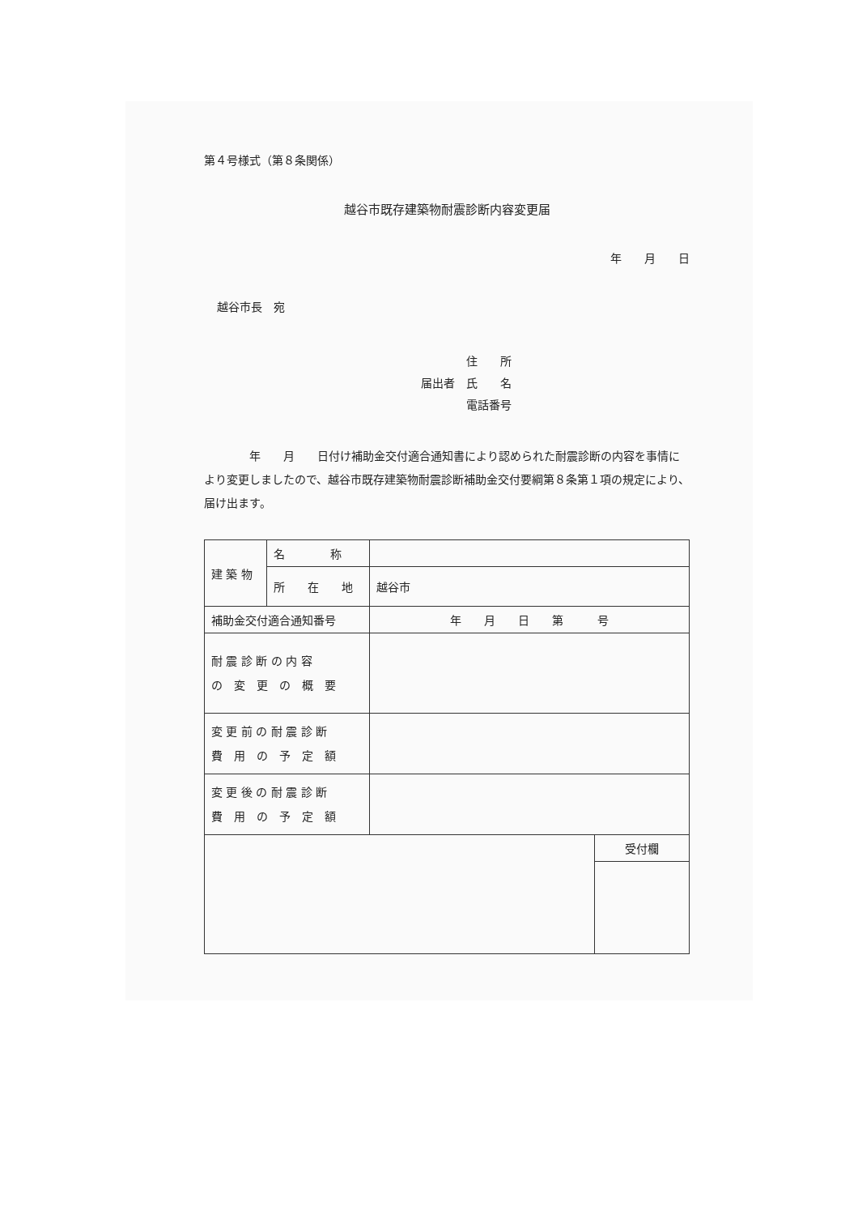第４号様式（第８条関係）
越谷市既存建築物耐震診断内容変更届
年　　月　　日
越谷市長　宛
　　　　住　　所
届出者　氏　　名
　　　　電話番号
　　　　年　　月　　日付け補助金交付適合通知書により認められた耐震診断の内容を事情により変更しましたので、越谷市既存建築物耐震診断補助金交付要綱第８条第１項の規定により、届け出ます。
| 建 築 物 | 名 称 | | |
| | 所 在 地 | 越谷市 | |
| 補助金交付適合通知番号 | | 年 月 日 第 号 | |
| 耐 震 診 断 の 内 容 の 変 更 の 概 要 | | | |
| 変 更 前 の 耐 震 診 断 費 用 の 予 定 額 | | | |
| 変 更 後 の 耐 震 診 断 費 用 の 予 定 額 | | | |
| | | | 受付欄 |